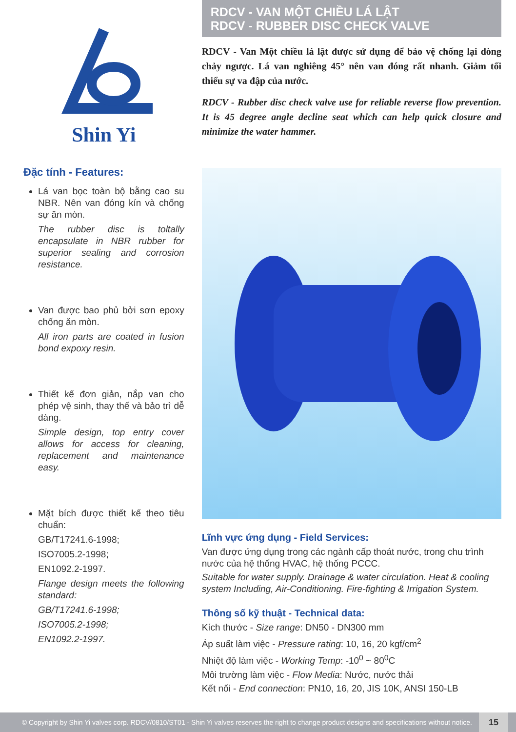Shin Yi
Đặc tính - Features:
Lá van bọc toàn bộ bằng cao su NBR. Nên van đóng kín và chống sự ăn mòn.
The rubber disc is toltally encapsulate in NBR rubber for superior sealing and corrosion resistance.
Van được bao phủ bởi sơn epoxy chống ăn mòn.
All iron parts are coated in fusion bond expoxy resin.
Thiết kế đơn giản, nắp van cho phép vệ sinh, thay thế và bảo trì dễ dàng.
Simple design, top entry cover allows for access for cleaning, replacement and maintenance easy.
Mặt bích được thiết kế theo tiêu chuẩn:
GB/T17241.6-1998;
ISO7005.2-1998;
EN1092.2-1997.
Flange design meets the following standard:
GB/T17241.6-1998;
ISO7005.2-1998;
EN1092.2-1997.
RDCV - VAN MỘT CHIỀU LÁ LẬT
RDCV - RUBBER DISC CHECK VALVE
RDCV - Van Một chiều lá lật được sử dụng để bảo vệ chống lại dòng chảy ngược. Lá van nghiêng 45° nên van đóng rất nhanh. Giảm tối thiểu sự va đập của nước.
RDCV - Rubber disc check valve use for reliable reverse flow prevention. It is 45 degree angle decline seat which can help quick closure and minimize the water hammer.
Lĩnh vực ứng dụng - Field Services:
Van được ứng dụng trong các ngành cấp thoát nước, trong chu trình nước của hệ thống HVAC, hệ thống PCCC.
Suitable for water supply. Drainage & water circulation. Heat & cooling system Including, Air-Conditioning. Fire-fighting & Irrigation System.
Thông số kỹ thuật - Technical data:
Kích thước - Size range: DN50 - DN300 mm
Áp suất làm việc - Pressure rating: 10, 16, 20 kgf/cm<sup>2</sup>
Nhiệt độ làm việc - Working Temp: -10<sup>0</sup> ~ 80<sup>0</sup>C
Môi trường làm việc - Flow Media: Nước, nước thải
Kết nối - End connection: PN10, 16, 20, JIS 10K, ANSI 150-LB
© Copyright by Shin Yi valves corp. RDCV/0810/ST01 - Shin Yi valves reserves the right to change product designs and specifications without notice.
15